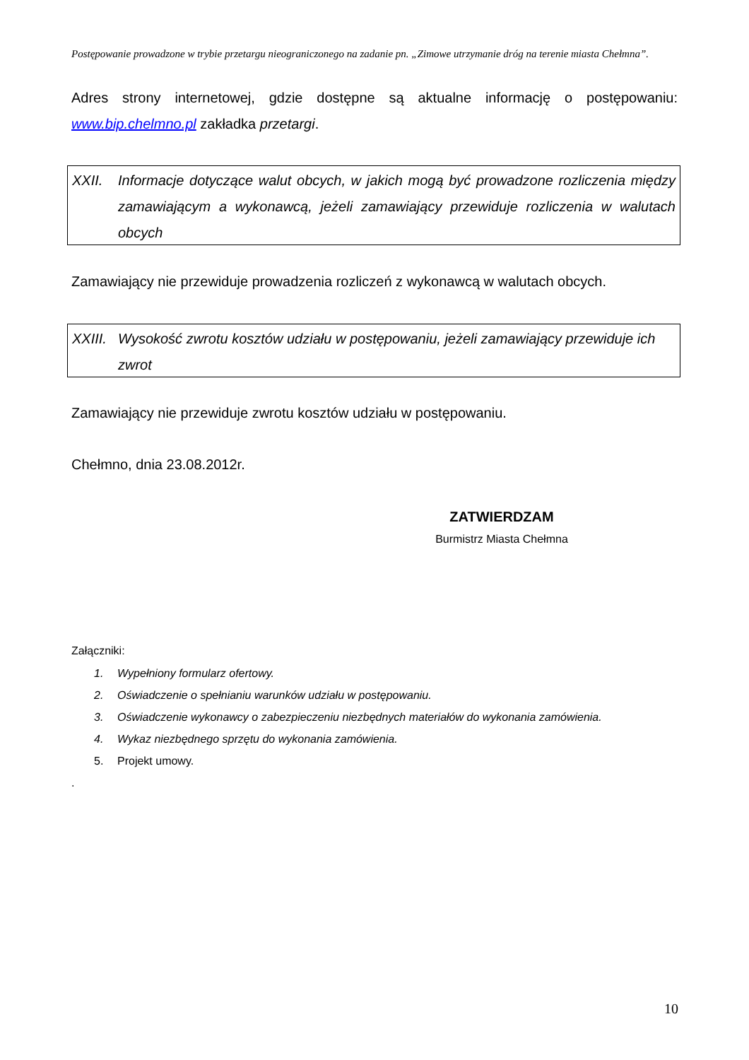Postępowanie prowadzone w trybie przetargu nieograniczonego na zadanie pn. „Zimowe utrzymanie dróg na terenie miasta Chełmna”.
Adres strony internetowej, gdzie dostępne są aktualne informację o postępowaniu: www.bip.chelmno.pl zakładka przetargi.
XXII. Informacje dotyczące walut obcych, w jakich mogą być prowadzone rozliczenia między zamawiającym a wykonawcą, jeżeli zamawiający przewiduje rozliczenia w walutach obcych
Zamawiający nie przewiduje prowadzenia rozliczeń z wykonawcą w walutach obcych.
XXIII. Wysokość zwrotu kosztów udziału w postępowaniu, jeżeli zamawiający przewiduje ich zwrot
Zamawiający nie przewiduje zwrotu kosztów udziału w postępowaniu.
Chełmno, dnia 23.08.2012r.
ZATWIERDZAM
Burmistrz Miasta Chełmna
Załączniki:
1. Wypełniony formularz ofertowy.
2. Oświadczenie o spełnianiu warunków udziału w postępowaniu.
3. Oświadczenie wykonawcy o zabezpieczeniu niezbędnych materiałów do wykonania zamówienia.
4. Wykaz niezbędnego sprzętu do wykonania zamówienia.
5. Projekt umowy.
.
10